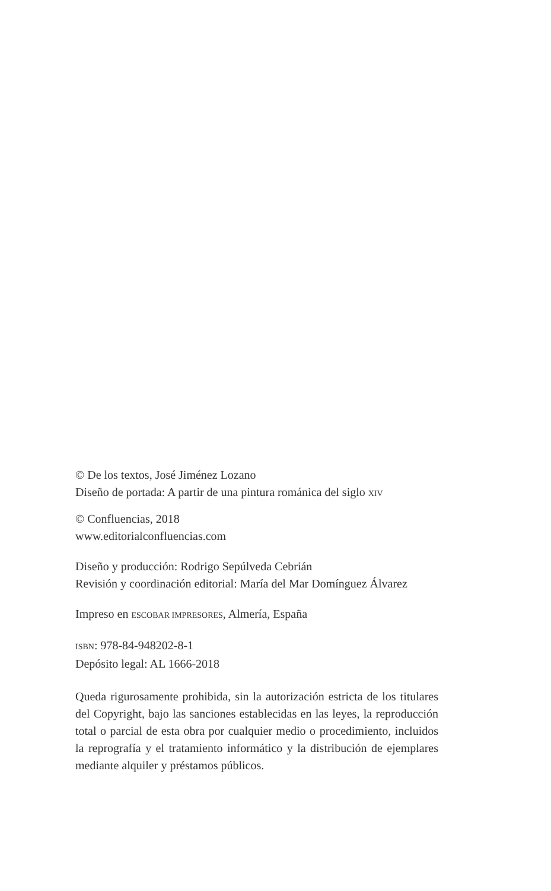© De los textos, José Jiménez Lozano
Diseño de portada: A partir de una pintura románica del siglo XIV
© Confluencias, 2018
www.editorialconfluencias.com
Diseño y producción: Rodrigo Sepúlveda Cebrián
Revisión y coordinación editorial: María del Mar Domínguez Álvarez
Impreso en ESCOBAR IMPRESORES, Almería, España
ISBN: 978-84-948202-8-1
Depósito legal: AL 1666-2018
Queda rigurosamente prohibida, sin la autorización estricta de los titulares del Copyright, bajo las sanciones establecidas en las leyes, la reproducción total o parcial de esta obra por cualquier medio o procedimiento, incluidos la reprografía y el tratamiento informático y la distribución de ejemplares mediante alquiler y préstamos públicos.